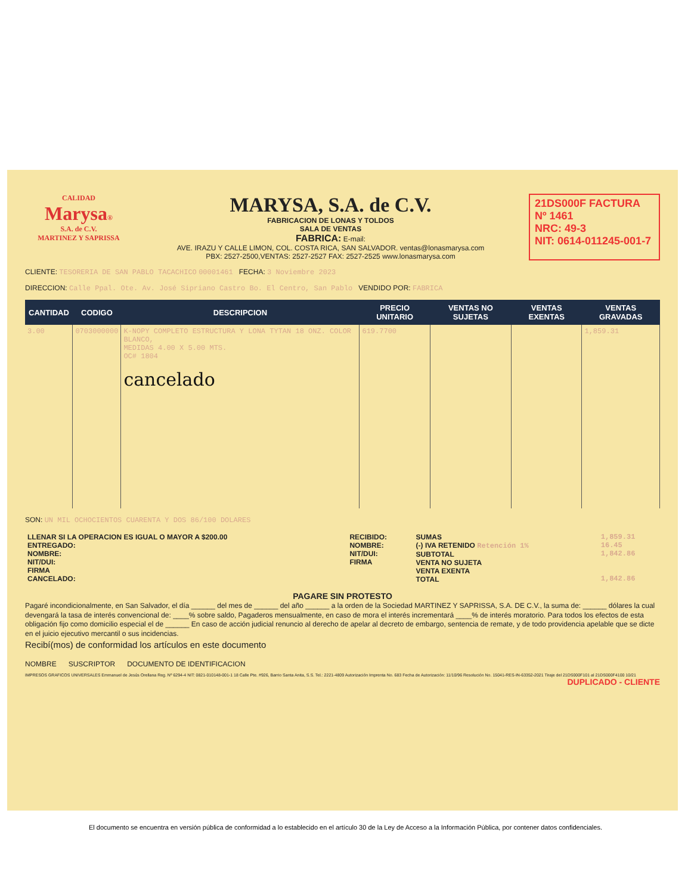CALIDAD
Marysa®
S.A. de C.V.
MARTINEZ Y SAPRISSA
MARYSA, S.A. de C.V.
FABRICACION DE LONAS Y TOLDOS
SALA DE VENTAS
FABRICA: E-mail:
AVE. IRAZU Y CALLE LIMON, COL. COSTA RICA, SAN SALVADOR. ventas@lonasmarysa.com
PBX: 2527-2500,VENTAS: 2527-2527 FAX: 2527-2525 www.lonasmarysa.com
21DS000F FACTURA
Nº 1461
NRC: 49-3
NIT: 0614-011245-001-7
CLIENTE: TESORERIA DE SAN PABLO TACACHICO 00001461 FECHA: 3 Noviembre 2023
DIRECCION: Calle Ppal. Ote. Av. José Sipriano Castro Bo. El Centro, San Pablo VENDIDO POR: FABRICA
| CANTIDAD | CODIGO | DESCRIPCION | PRECIO UNITARIO | VENTAS NO SUJETAS | VENTAS EXENTAS | VENTAS GRAVADAS |
| --- | --- | --- | --- | --- | --- | --- |
| 3.00 | 0703000000 | K-NOPY COMPLETO ESTRUCTURA Y LONA TYTAN 18 ONZ. COLOR BLANCO, MEDIDAS 4.00 X 5.00 MTS. OC# 1804 cancelado | 619.7700 | | | 1,859.31 |
SON: UN MIL OCHOCIENTOS CUARENTA Y DOS 86/100 DOLARES
| LLENAR SI LA OPERACION ES IGUAL O MAYOR A $200.00 ENTREGADO: NOMBRE: NIT/DUI: FIRMA CANCELADO: | RECIBIDO: NOMBRE: NIT/DUI: FIRMA | SUMAS (-) IVA RETENIDO Retención 1% SUBTOTAL VENTA NO SUJETA VENTA EXENTA TOTAL | 1,859.31 16.45 1,842.86 1,842.86 |
PAGARE SIN PROTESTO
Pagaré incondicionalmente, en San Salvador, el día ______ del mes de ______ del año ______ a la orden de la Sociedad MARTINEZ Y SAPRISSA, S.A. DE C.V., la suma de: ______ dólares la cual devengará la tasa de interés convencional de: ____% sobre saldo, Pagaderos mensualmente, en caso de mora el interés incrementará ____% de interés moratorio. Para todos los efectos de esta obligación fijo como domicilio especial el de ______ En caso de acción judicial renuncio al derecho de apelar al decreto de embargo, sentencia de remate, y de todo providencia apelable que se dicte en el juicio ejecutivo mercantil o sus incidencias.
Recibí(mos) de conformidad los artículos en este documento
NOMBRE SUSCRIPTOR DOCUMENTO DE IDENTIFICACION
IMPRESOS GRAFICOS UNIVERSALES Emmanuel de Jesús Orellana Reg. Nº 6294-4 NIT: 0821-010148-001-1 18 Calle Pte. #926, Barrio Santa Anita, S.S. Tel.: 2221-4809 Autorización Imprenta No. 683 Fecha de Autorización: 11/10/96 Resolución No. 15041-RES-IN-63352-2021 Tiraje del 21DS000F101 al 21DS000F4100 10/21 DUPLICADO - CLIENTE
El documento se encuentra en versión pública de conformidad a lo establecido en el artículo 30 de la Ley de Acceso a la Información Pública, por contener datos confidenciales.